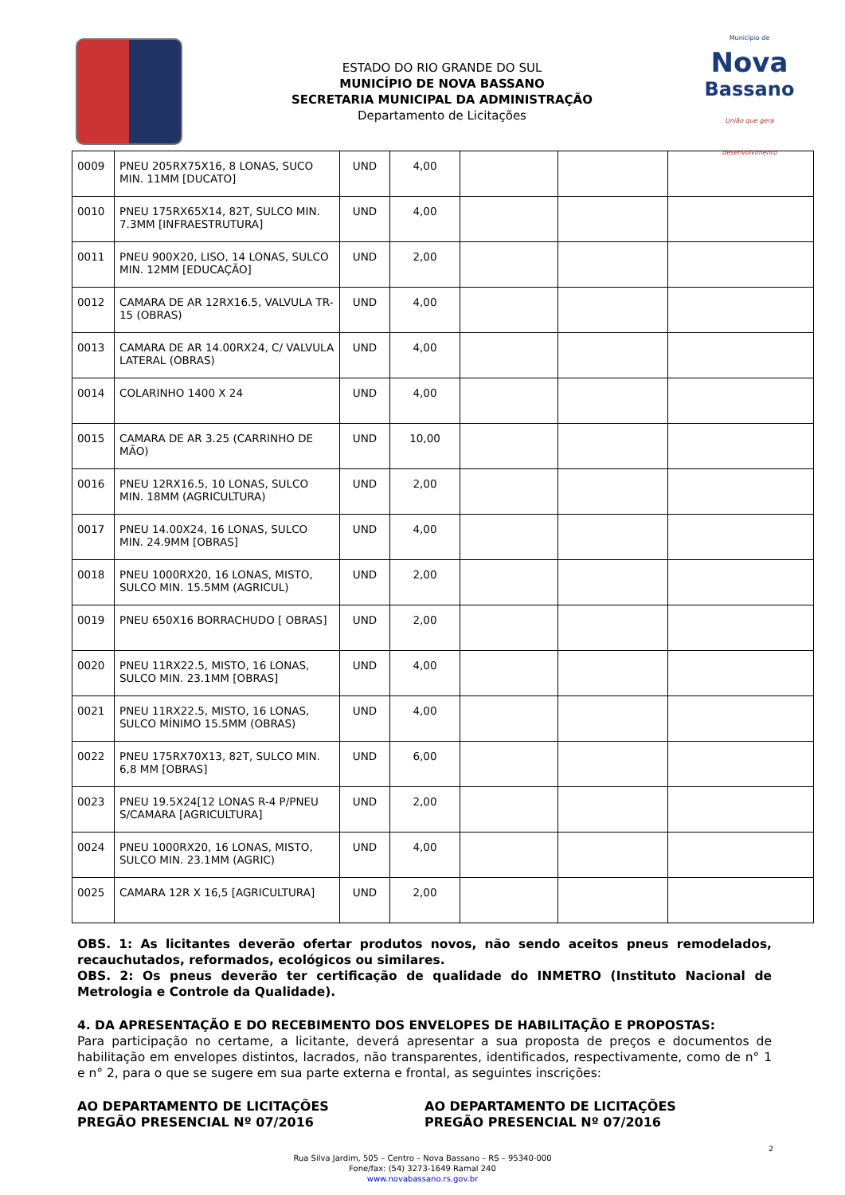ESTADO DO RIO GRANDE DO SUL
MUNICÍPIO DE NOVA BASSANO
SECRETARIA MUNICIPAL DA ADMINISTRAÇÃO
Departamento de Licitações
Município de
Nova
Bassano
União que gera desenvolvimento
| 0009 | PNEU 205RX75X16, 8 LONAS, SUCO MIN. 11MM [DUCATO] | UND | 4,00 | | | |
| 0010 | PNEU 175RX65X14, 82T, SULCO MIN. 7.3MM [INFRAESTRUTURA] | UND | 4,00 | | | |
| 0011 | PNEU 900X20, LISO, 14 LONAS, SULCO MIN. 12MM [EDUCAÇÃO] | UND | 2,00 | | | |
| 0012 | CAMARA DE AR 12RX16.5, VALVULA TR-15 (OBRAS) | UND | 4,00 | | | |
| 0013 | CAMARA DE AR 14.00RX24, C/ VALVULA LATERAL (OBRAS) | UND | 4,00 | | | |
| 0014 | COLARINHO 1400 X 24 | UND | 4,00 | | | |
| 0015 | CAMARA DE AR 3.25 (CARRINHO DE MÃO) | UND | 10,00 | | | |
| 0016 | PNEU 12RX16.5, 10 LONAS, SULCO MIN. 18MM (AGRICULTURA) | UND | 2,00 | | | |
| 0017 | PNEU 14.00X24, 16 LONAS, SULCO MIN. 24.9MM [OBRAS] | UND | 4,00 | | | |
| 0018 | PNEU 1000RX20, 16 LONAS, MISTO, SULCO MIN. 15.5MM (AGRICUL) | UND | 2,00 | | | |
| 0019 | PNEU 650X16 BORRACHUDO [ OBRAS] | UND | 2,00 | | | |
| 0020 | PNEU 11RX22.5, MISTO, 16 LONAS, SULCO MIN. 23.1MM [OBRAS] | UND | 4,00 | | | |
| 0021 | PNEU 11RX22.5, MISTO, 16 LONAS, SULCO MÍNIMO 15.5MM (OBRAS) | UND | 4,00 | | | |
| 0022 | PNEU 175RX70X13, 82T, SULCO MIN. 6,8 MM [OBRAS] | UND | 6,00 | | | |
| 0023 | PNEU 19.5X24[12 LONAS R-4 P/PNEU S/CAMARA [AGRICULTURA] | UND | 2,00 | | | |
| 0024 | PNEU 1000RX20, 16 LONAS, MISTO, SULCO MIN. 23.1MM (AGRIC) | UND | 4,00 | | | |
| 0025 | CAMARA 12R X 16,5 [AGRICULTURA] | UND | 2,00 | | | |
OBS. 1: As licitantes deverão ofertar produtos novos, não sendo aceitos pneus remodelados, recauchutados, reformados, ecológicos ou similares.
OBS. 2: Os pneus deverão ter certificação de qualidade do INMETRO (Instituto Nacional de Metrologia e Controle da Qualidade).
4. DA APRESENTAÇÃO E DO RECEBIMENTO DOS ENVELOPES DE HABILITAÇÃO E PROPOSTAS:
Para participação no certame, a licitante, deverá apresentar a sua proposta de preços e documentos de habilitação em envelopes distintos, lacrados, não transparentes, identificados, respectivamente, como de n° 1 e n° 2, para o que se sugere em sua parte externa e frontal, as seguintes inscrições:
AO DEPARTAMENTO DE LICITAÇÕES
PREGÃO PRESENCIAL Nº 07/2016
AO DEPARTAMENTO DE LICITAÇÕES
PREGÃO PRESENCIAL Nº 07/2016
2
Rua Silva Jardim, 505 – Centro – Nova Bassano – RS – 95340-000
Fone/fax: (54) 3273-1649 Ramal 240
www.novabassano.rs.gov.br